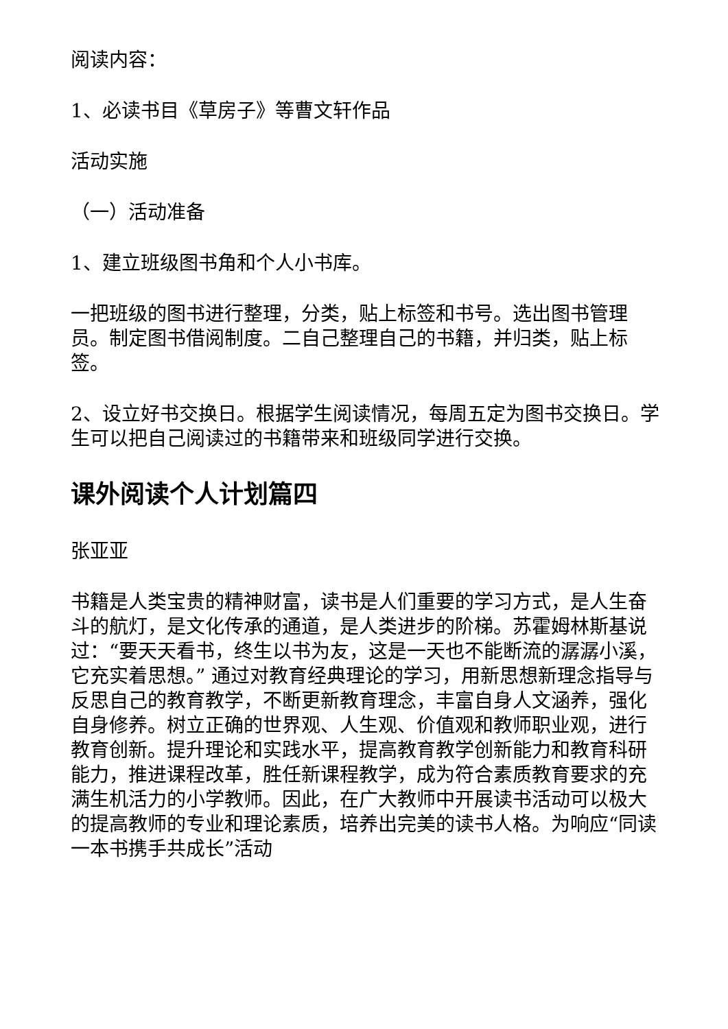阅读内容：
1、必读书目《草房子》等曹文轩作品
活动实施
（一）活动准备
1、建立班级图书角和个人小书库。
一把班级的图书进行整理，分类，贴上标签和书号。选出图书管理员。制定图书借阅制度。二自己整理自己的书籍，并归类，贴上标签。
2、设立好书交换日。根据学生阅读情况，每周五定为图书交换日。学生可以把自己阅读过的书籍带来和班级同学进行交换。
课外阅读个人计划篇四
张亚亚
书籍是人类宝贵的精神财富，读书是人们重要的学习方式，是人生奋斗的航灯，是文化传承的通道，是人类进步的阶梯。苏霍姆林斯基说过：“要天天看书，终生以书为友，这是一天也不能断流的潺潺小溪，它充实着思想。” 通过对教育经典理论的学习，用新思想新理念指导与反思自己的教育教学，不断更新教育理念，丰富自身人文涵养，强化自身修养。树立正确的世界观、人生观、价值观和教师职业观，进行教育创新。提升理论和实践水平，提高教育教学创新能力和教育科研能力，推进课程改革，胜任新课程教学，成为符合素质教育要求的充满生机活力的小学教师。因此，在广大教师中开展读书活动可以极大的提高教师的专业和理论素质，培养出完美的读书人格。为响应“同读一本书携手共成长”活动